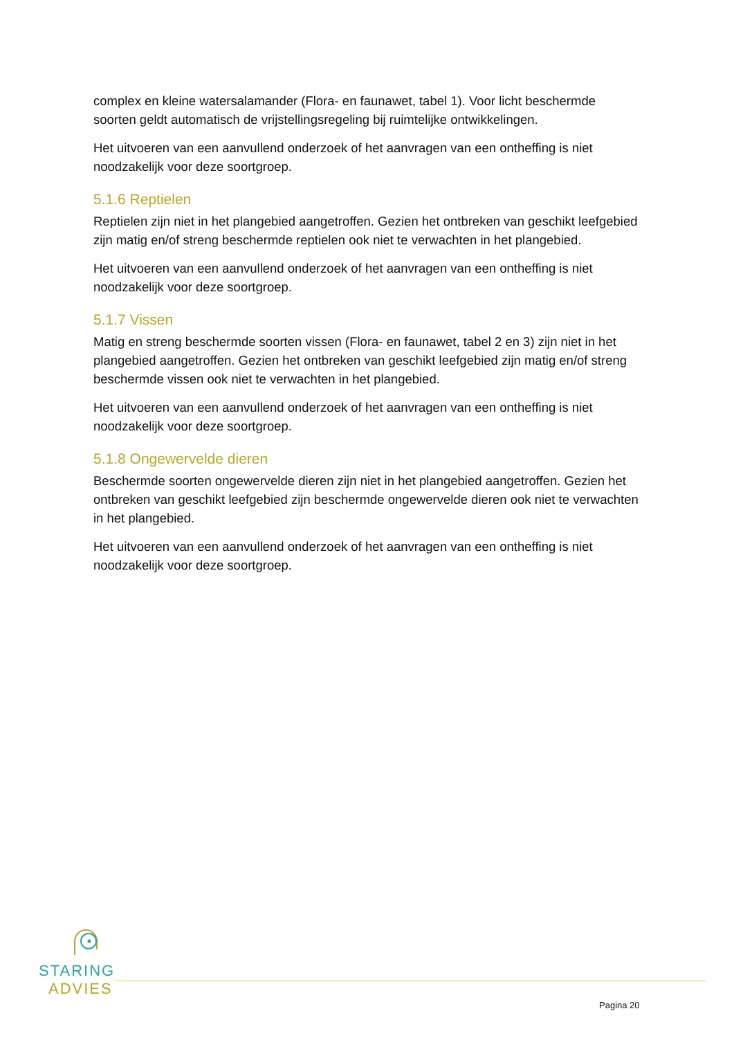complex en kleine watersalamander (Flora- en faunawet, tabel 1). Voor licht beschermde soorten geldt automatisch de vrijstellingsregeling bij ruimtelijke ontwikkelingen.
Het uitvoeren van een aanvullend onderzoek of het aanvragen van een ontheffing is niet noodzakelijk voor deze soortgroep.
5.1.6 Reptielen
Reptielen zijn niet in het plangebied aangetroffen. Gezien het ontbreken van geschikt leefgebied zijn matig en/of streng beschermde reptielen ook niet te verwachten in het plangebied.
Het uitvoeren van een aanvullend onderzoek of het aanvragen van een ontheffing is niet noodzakelijk voor deze soortgroep.
5.1.7 Vissen
Matig en streng beschermde soorten vissen (Flora- en faunawet, tabel 2 en 3) zijn niet in het plangebied aangetroffen. Gezien het ontbreken van geschikt leefgebied zijn matig en/of streng beschermde vissen ook niet te verwachten in het plangebied.
Het uitvoeren van een aanvullend onderzoek of het aanvragen van een ontheffing is niet noodzakelijk voor deze soortgroep.
5.1.8 Ongewervelde dieren
Beschermde soorten ongewervelde dieren zijn niet in het plangebied aangetroffen. Gezien het ontbreken van geschikt leefgebied zijn beschermde ongewervelde dieren ook niet te verwachten in het plangebied.
Het uitvoeren van een aanvullend onderzoek of het aanvragen van een ontheffing is niet noodzakelijk voor deze soortgroep.
STARING
ADVIES
Pagina 20